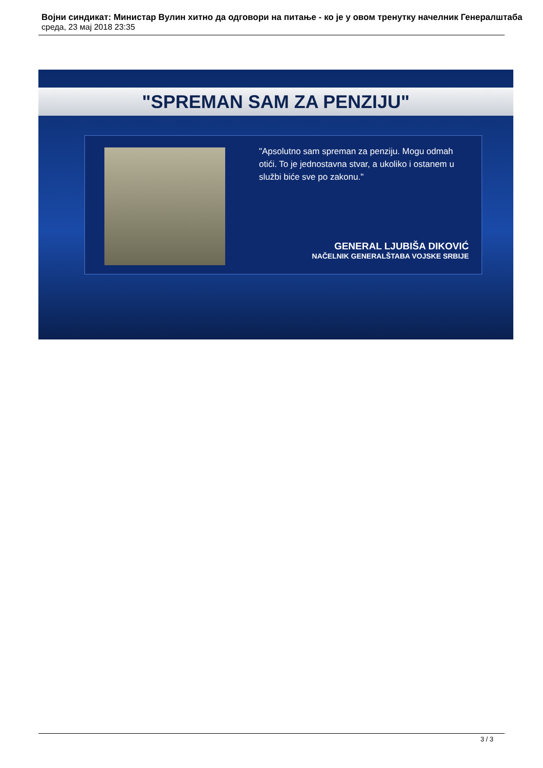Војни синдикат: Министар Вулин хитно да одговори на питање - ко је у овом тренутку начелник Генералштаба
среда, 23 мај 2018 23:35
"SPREMAN SAM ZA PENZIJU"
"Apsolutno sam spreman za penziju. Mogu odmah otići. To je jednostavna stvar, a ukoliko i ostanem u službi biće sve po zakonu."
GENERAL LJUBIŠA DIKOVIĆ
NAČELNIK GENERALŠTABA VOJSKE SRBIJE
3 / 3